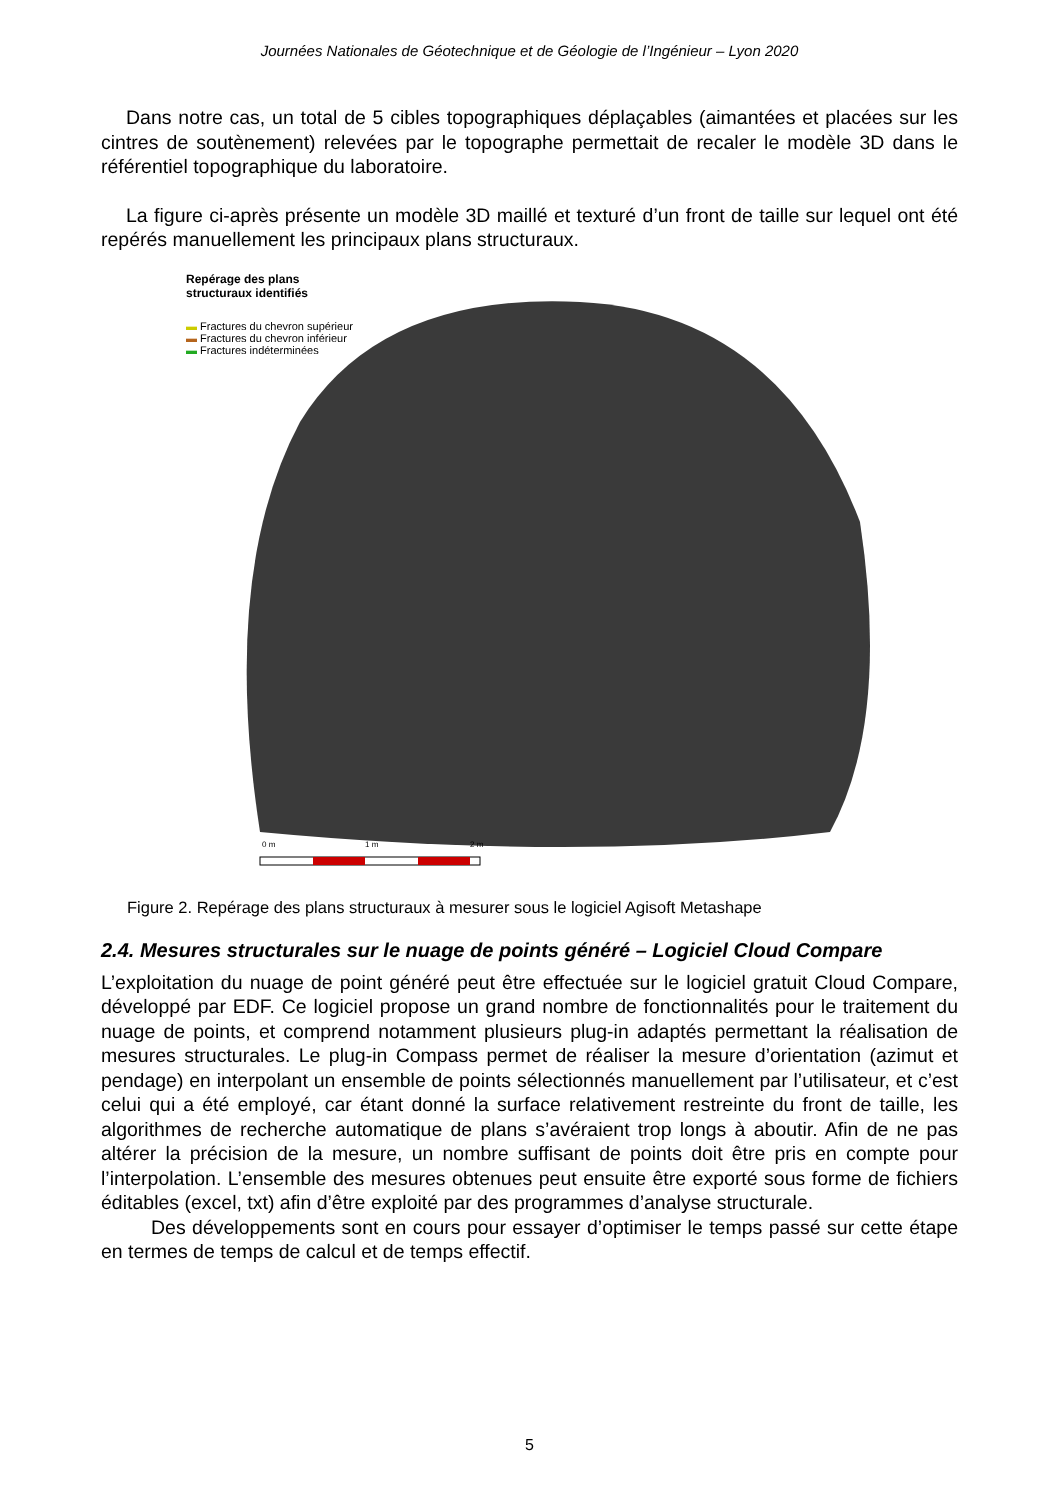Journées Nationales de Géotechnique et de Géologie de l’Ingénieur – Lyon 2020
Dans notre cas, un total de 5 cibles topographiques déplaçables (aimantées et placées sur les cintres de soutènement) relevées par le topographe permettait de recaler le modèle 3D dans le référentiel topographique du laboratoire.
La figure ci-après présente un modèle 3D maillé et texturé d’un front de taille sur lequel ont été repérés manuellement les principaux plans structuraux.
Repérage des plans
structuraux identifiés
▬ Fractures du chevron supérieur
▬ Fractures du chevron inférieur
▬ Fractures indéterminées
0 m 1 m 2 m
Figure 2. Repérage des plans structuraux à mesurer sous le logiciel Agisoft Metashape
2.4. Mesures structurales sur le nuage de points généré – Logiciel Cloud Compare
L’exploitation du nuage de point généré peut être effectuée sur le logiciel gratuit Cloud Compare, développé par EDF. Ce logiciel propose un grand nombre de fonctionnalités pour le traitement du nuage de points, et comprend notamment plusieurs plug-in adaptés permettant la réalisation de mesures structurales. Le plug-in Compass permet de réaliser la mesure d’orientation (azimut et pendage) en interpolant un ensemble de points sélectionnés manuellement par l’utilisateur, et c’est celui qui a été employé, car étant donné la surface relativement restreinte du front de taille, les algorithmes de recherche automatique de plans s’avéraient trop longs à aboutir. Afin de ne pas altérer la précision de la mesure, un nombre suffisant de points doit être pris en compte pour l’interpolation. L’ensemble des mesures obtenues peut ensuite être exporté sous forme de fichiers éditables (excel, txt) afin d’être exploité par des programmes d’analyse structurale.
Des développements sont en cours pour essayer d’optimiser le temps passé sur cette étape en termes de temps de calcul et de temps effectif.
5